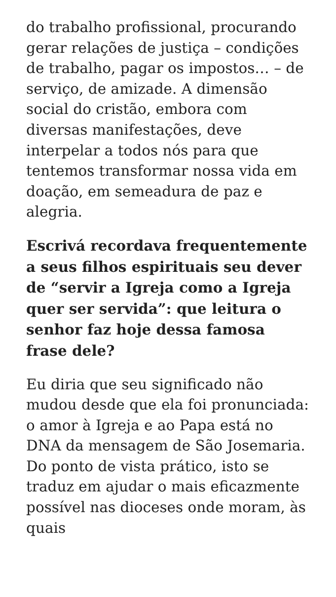do trabalho profissional, procurando gerar relações de justiça – condições de trabalho, pagar os impostos… – de serviço, de amizade. A dimensão social do cristão, embora com diversas manifestações, deve interpelar a todos nós para que tentemos transformar nossa vida em doação, em semeadura de paz e alegria.
Escrivá recordava frequentemente a seus filhos espirituais seu dever de “servir a Igreja como a Igreja quer ser servida”: que leitura o senhor faz hoje dessa famosa frase dele?
Eu diria que seu significado não mudou desde que ela foi pronunciada: o amor à Igreja e ao Papa está no DNA da mensagem de São Josemaria. Do ponto de vista prático, isto se traduz em ajudar o mais eficazmente possível nas dioceses onde moram, às quais